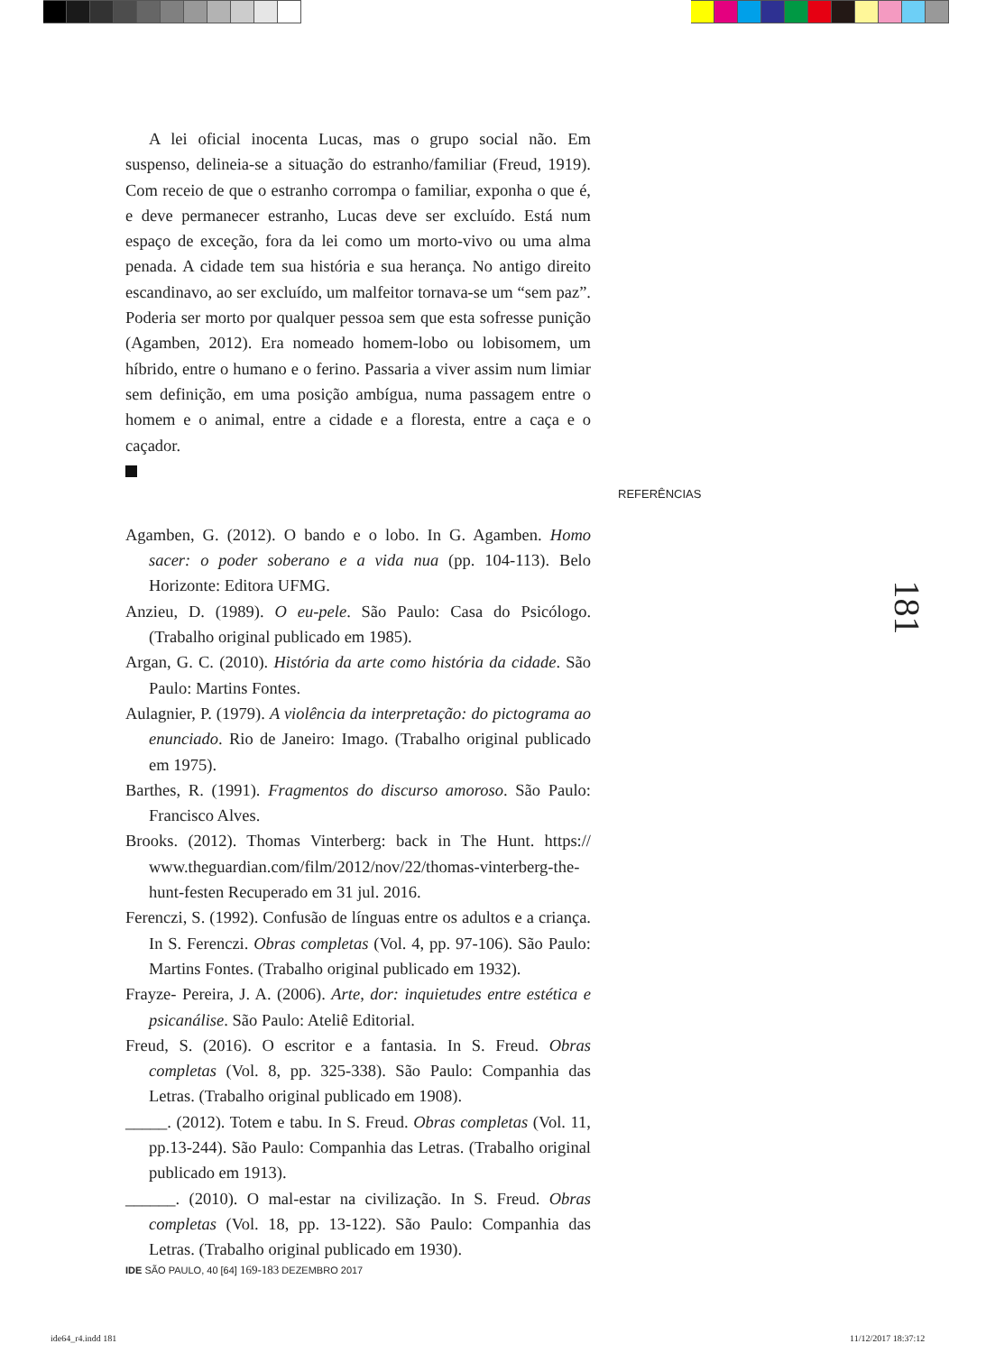A lei oficial inocenta Lucas, mas o grupo social não. Em suspenso, delineia-se a situação do estranho/familiar (Freud, 1919). Com receio de que o estranho corrompa o familiar, exponha o que é, e deve permanecer estranho, Lucas deve ser excluído. Está num espaço de exceção, fora da lei como um morto-vivo ou uma alma penada. A cidade tem sua história e sua herança. No antigo direito escandinavo, ao ser excluído, um malfeitor tornava-se um “sem paz”. Poderia ser morto por qualquer pessoa sem que esta sofresse punição (Agamben, 2012). Era nomeado homem-lobo ou lobisomem, um híbrido, entre o humano e o ferino. Passaria a viver assim num limiar sem definição, em uma posição ambígua, numa passagem entre o homem e o animal, entre a cidade e a floresta, entre a caça e o caçador.
Agamben, G. (2012). O bando e o lobo. In G. Agamben. Homo sacer: o poder soberano e a vida nua (pp. 104-113). Belo Horizonte: Editora UFMG.
Anzieu, D. (1989). O eu-pele. São Paulo: Casa do Psicólogo. (Trabalho original publicado em 1985).
Argan, G. C. (2010). História da arte como história da cidade. São Paulo: Martins Fontes.
Aulagnier, P. (1979). A violência da interpretação: do pictograma ao enunciado. Rio de Janeiro: Imago. (Trabalho original publicado em 1975).
Barthes, R. (1991). Fragmentos do discurso amoroso. São Paulo: Francisco Alves.
Brooks. (2012). Thomas Vinterberg: back in The Hunt. https:// www.theguardian.com/film/2012/nov/22/thomas-vinterberg-the-hunt-festen Recuperado em 31 jul. 2016.
Ferenczi, S. (1992). Confusão de línguas entre os adultos e a criança. In S. Ferenczi. Obras completas (Vol. 4, pp. 97-106). São Paulo: Martins Fontes. (Trabalho original publicado em 1932).
Frayze- Pereira, J. A. (2006). Arte, dor: inquietudes entre estética e psicanálise. São Paulo: Ateliê Editorial.
Freud, S. (2016). O escritor e a fantasia. In S. Freud. Obras completas (Vol. 8, pp. 325-338). São Paulo: Companhia das Letras. (Trabalho original publicado em 1908).
_____. (2012). Totem e tabu. In S. Freud. Obras completas (Vol. 11, pp.13-244). São Paulo: Companhia das Letras. (Trabalho original publicado em 1913).
______. (2010). O mal-estar na civilização. In S. Freud. Obras completas (Vol. 18, pp. 13-122). São Paulo: Companhia das Letras. (Trabalho original publicado em 1930).
REFERÊNCIAS
181
IDE SÃO PAULO, 40 [64] 169-183 DEZEMBRO 2017
ide64_r4.indd 181 11/12/2017 18:37:12